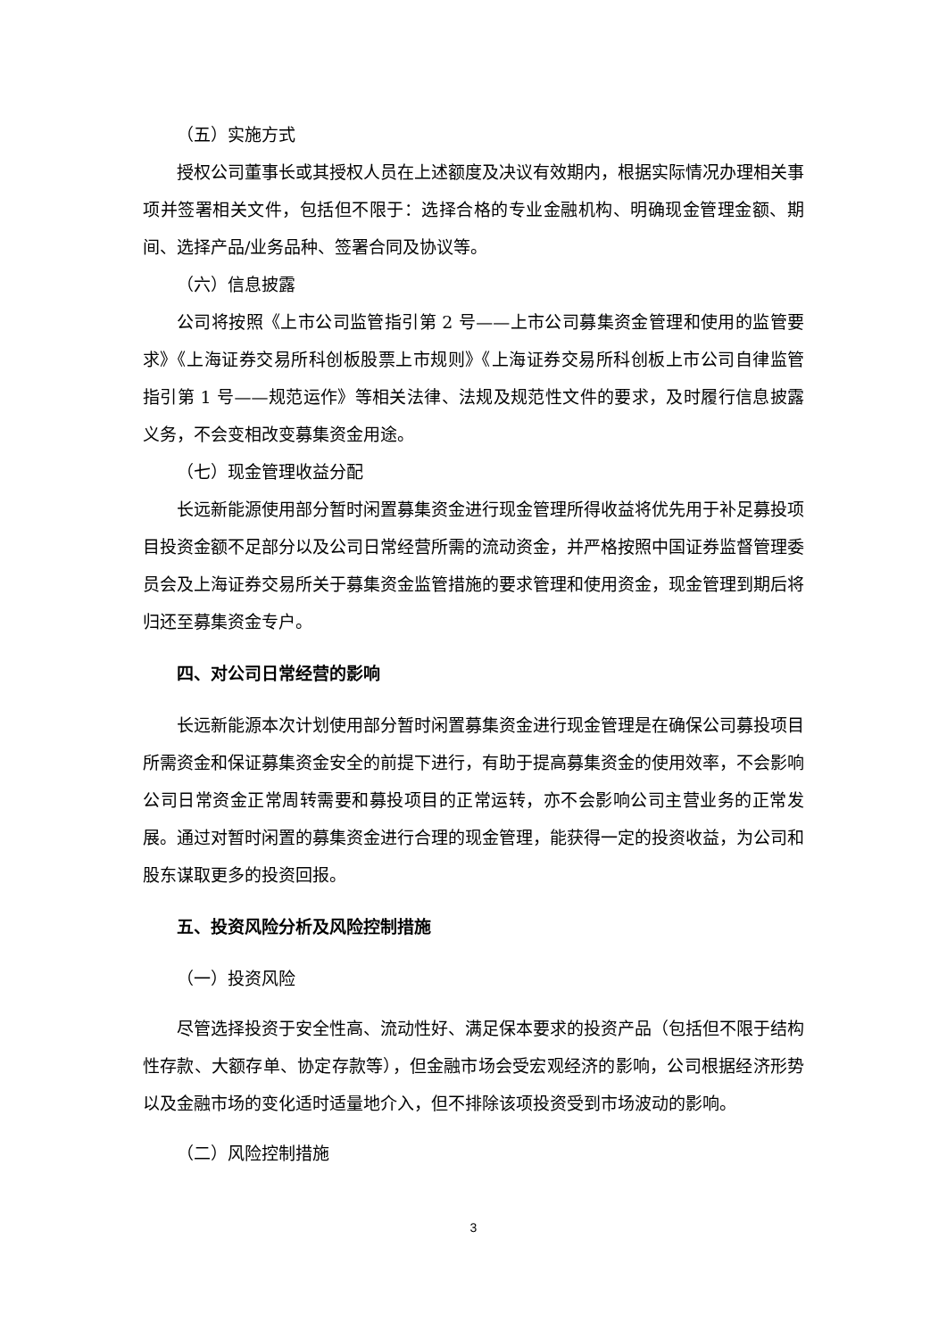（五）实施方式
授权公司董事长或其授权人员在上述额度及决议有效期内，根据实际情况办理相关事项并签署相关文件，包括但不限于：选择合格的专业金融机构、明确现金管理金额、期间、选择产品/业务品种、签署合同及协议等。
（六）信息披露
公司将按照《上市公司监管指引第 2 号——上市公司募集资金管理和使用的监管要求》《上海证券交易所科创板股票上市规则》《上海证券交易所科创板上市公司自律监管指引第 1 号——规范运作》等相关法律、法规及规范性文件的要求，及时履行信息披露义务，不会变相改变募集资金用途。
（七）现金管理收益分配
长远新能源使用部分暂时闲置募集资金进行现金管理所得收益将优先用于补足募投项目投资金额不足部分以及公司日常经营所需的流动资金，并严格按照中国证券监督管理委员会及上海证券交易所关于募集资金监管措施的要求管理和使用资金，现金管理到期后将归还至募集资金专户。
四、对公司日常经营的影响
长远新能源本次计划使用部分暂时闲置募集资金进行现金管理是在确保公司募投项目所需资金和保证募集资金安全的前提下进行，有助于提高募集资金的使用效率，不会影响公司日常资金正常周转需要和募投项目的正常运转，亦不会影响公司主营业务的正常发展。通过对暂时闲置的募集资金进行合理的现金管理，能获得一定的投资收益，为公司和股东谋取更多的投资回报。
五、投资风险分析及风险控制措施
（一）投资风险
尽管选择投资于安全性高、流动性好、满足保本要求的投资产品（包括但不限于结构性存款、大额存单、协定存款等），但金融市场会受宏观经济的影响，公司根据经济形势以及金融市场的变化适时适量地介入，但不排除该项投资受到市场波动的影响。
（二）风险控制措施
3